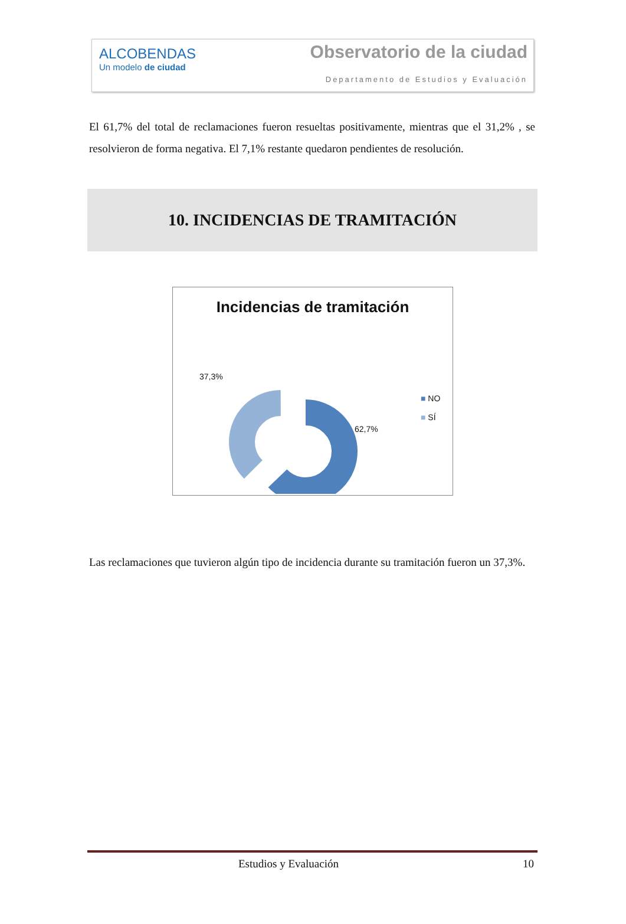ALCOBENDAS
Un modelo de ciudad
Observatorio de la ciudad
Departamento de Estudios y Evaluación
El 61,7% del total de reclamaciones fueron resueltas positivamente, mientras que el 31,2% , se resolvieron de forma negativa. El 7,1% restante quedaron pendientes de resolución.
10. INCIDENCIAS DE TRAMITACIÓN
Incidencias de tramitación
37,3%
62,7%
■ NO
■ SÍ
Las reclamaciones que tuvieron algún tipo de incidencia durante su tramitación fueron un 37,3%.
Estudios y Evaluación 10